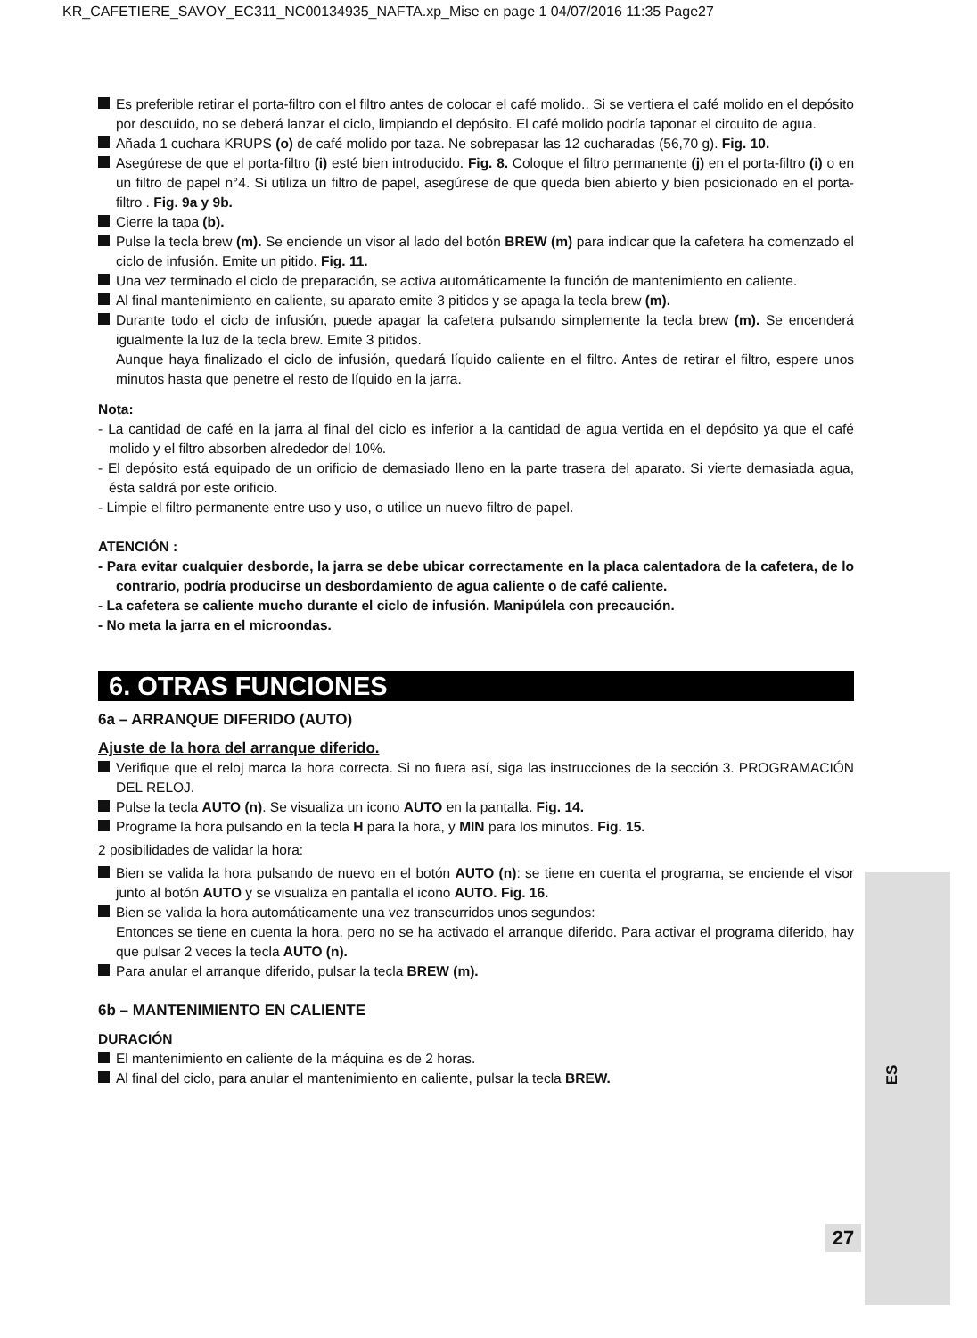KR_CAFETIERE_SAVOY_EC311_NC00134935_NAFTA.xp_Mise en page 1 04/07/2016 11:35 Page27
Es preferible retirar el porta-filtro con el filtro antes de colocar el café molido.. Si se vertiera el café molido en el depósito por descuido, no se deberá lanzar el ciclo, limpiando el depósito. El café molido podría taponar el circuito de agua.
Añada 1 cuchara KRUPS (o) de café molido por taza. Ne sobrepasar las 12 cucharadas (56,70 g). Fig. 10.
Asegúrese de que el porta-filtro (i) esté bien introducido. Fig. 8. Coloque el filtro permanente (j) en el porta-filtro (i) o en un filtro de papel n°4. Si utiliza un filtro de papel, asegúrese de que queda bien abierto y bien posicionado en el porta-filtro . Fig. 9a y 9b.
Cierre la tapa (b).
Pulse la tecla brew (m). Se enciende un visor al lado del botón BREW (m) para indicar que la cafetera ha comenzado el ciclo de infusión. Emite un pitido. Fig. 11.
Una vez terminado el ciclo de preparación, se activa automáticamente la función de mantenimiento en caliente.
Al final mantenimiento en caliente, su aparato emite 3 pitidos y se apaga la tecla brew (m).
Durante todo el ciclo de infusión, puede apagar la cafetera pulsando simplemente la tecla brew (m). Se encenderá igualmente la luz de la tecla brew. Emite 3 pitidos.
Aunque haya finalizado el ciclo de infusión, quedará líquido caliente en el filtro. Antes de retirar el filtro, espere unos minutos hasta que penetre el resto de líquido en la jarra.
Nota:
- La cantidad de café en la jarra al final del ciclo es inferior a la cantidad de agua vertida en el depósito ya que el café molido y el filtro absorben alrededor del 10%.
- El depósito está equipado de un orificio de demasiado lleno en la parte trasera del aparato. Si vierte demasiada agua, ésta saldrá por este orificio.
- Limpie el filtro permanente entre uso y uso, o utilice un nuevo filtro de papel.
ATENCIÓN :
- Para evitar cualquier desborde, la jarra se debe ubicar correctamente en la placa calentadora de la cafetera, de lo contrario, podría producirse un desbordamiento de agua caliente o de café caliente.
- La cafetera se caliente mucho durante el ciclo de infusión. Manipúlela con precaución.
- No meta la jarra en el microondas.
6. OTRAS FUNCIONES
6a – ARRANQUE DIFERIDO (AUTO)
Ajuste de la hora del arranque diferido.
Verifique que el reloj marca la hora correcta. Si no fuera así, siga las instrucciones de la sección 3. PROGRAMACIÓN DEL RELOJ.
Pulse la tecla AUTO (n). Se visualiza un icono AUTO en la pantalla. Fig. 14.
Programe la hora pulsando en la tecla H para la hora, y MIN para los minutos. Fig. 15.
2 posibilidades de validar la hora:
Bien se valida la hora pulsando de nuevo en el botón AUTO (n): se tiene en cuenta el programa, se enciende el visor junto al botón AUTO y se visualiza en pantalla el icono AUTO. Fig. 16.
Bien se valida la hora automáticamente una vez transcurridos unos segundos:
Entonces se tiene en cuenta la hora, pero no se ha activado el arranque diferido. Para activar el programa diferido, hay que pulsar 2 veces la tecla AUTO (n).
Para anular el arranque diferido, pulsar la tecla BREW (m).
6b – MANTENIMIENTO EN CALIENTE
DURACIÓN
El mantenimiento en caliente de la máquina es de 2 horas.
Al final del ciclo, para anular el mantenimiento en caliente, pulsar la tecla BREW.
ES
27